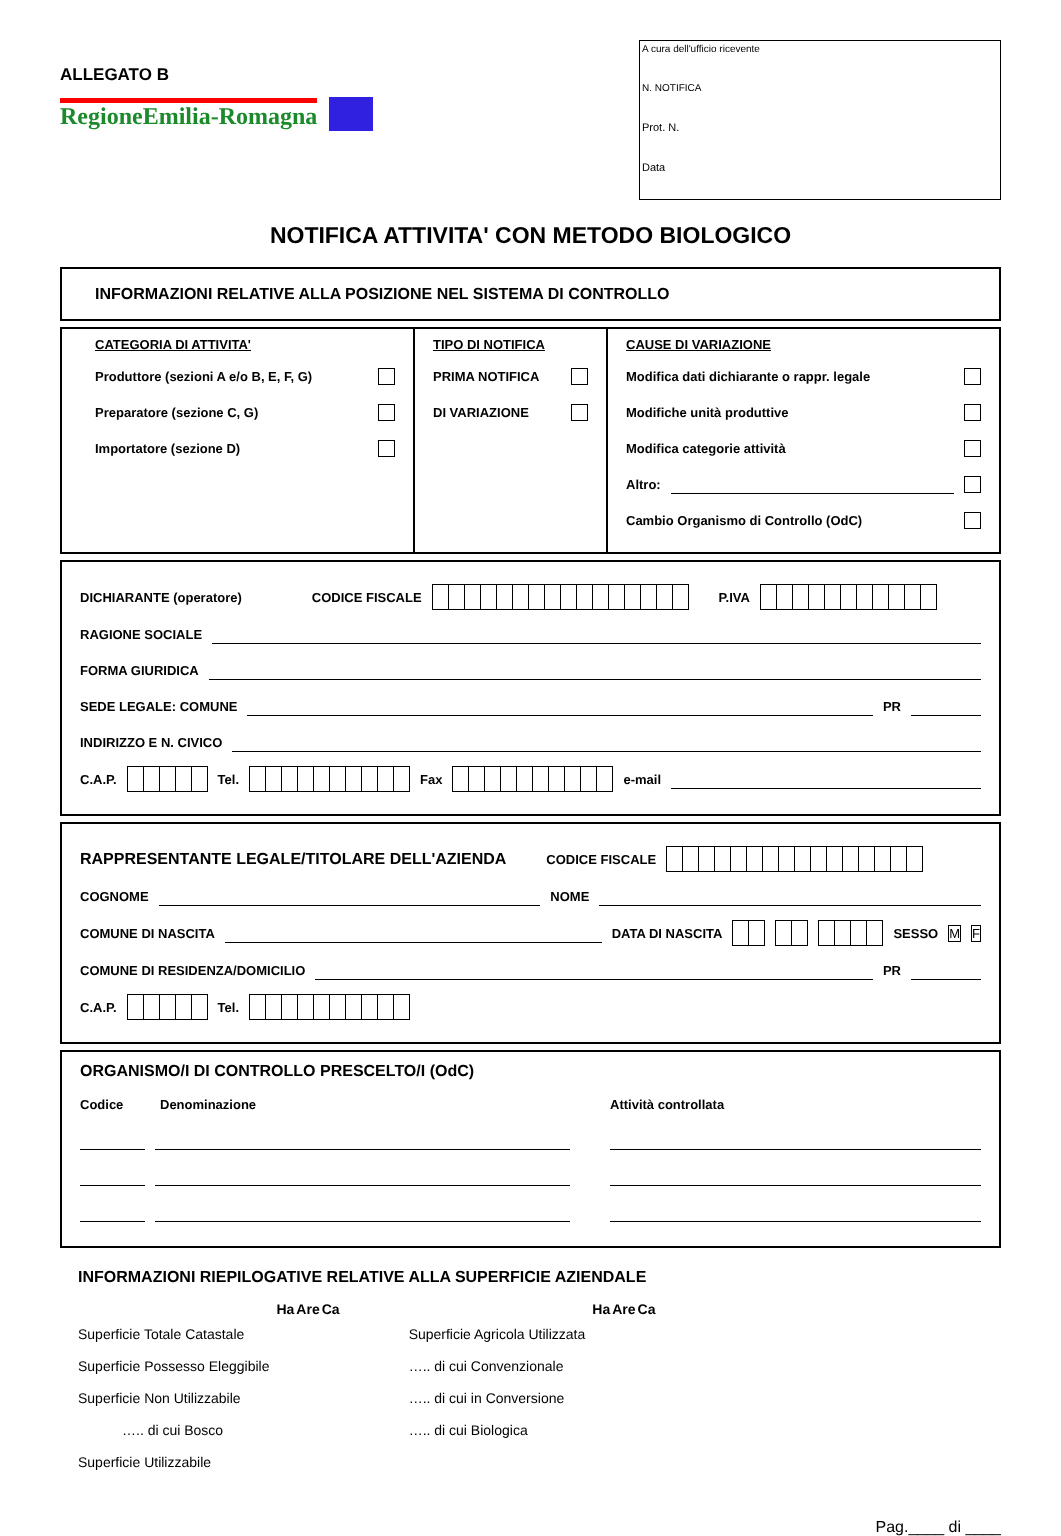ALLEGATO B
RegioneEmilia-Romagna
A cura dell'ufficio ricevente
N. NOTIFICA
Prot. N.
Data
NOTIFICA ATTIVITA' CON METODO BIOLOGICO
INFORMAZIONI RELATIVE ALLA POSIZIONE NEL SISTEMA DI CONTROLLO
CATEGORIA DI ATTIVITA'
Produttore (sezioni A e/o B, E, F, G)
Preparatore (sezione C, G)
Importatore (sezione D)
TIPO DI NOTIFICA
PRIMA NOTIFICA
DI VARIAZIONE
CAUSE DI VARIAZIONE
Modifica dati dichiarante o rappr. legale
Modifiche unità produttive
Modifica categorie attività
Altro:
Cambio Organismo di Controllo (OdC)
DICHIARANTE (operatore) CODICE FISCALE P.IVA
RAGIONE SOCIALE
FORMA GIURIDICA
SEDE LEGALE: COMUNE PR
INDIRIZZO E N. CIVICO
C.A.P. Tel. Fax e-mail
RAPPRESENTANTE LEGALE/TITOLARE DELL'AZIENDA CODICE FISCALE
COGNOME NOME
COMUNE DI NASCITA DATA DI NASCITA SESSO M F
COMUNE DI RESIDENZA/DOMICILIO PR
C.A.P. Tel.
ORGANISMO/I DI CONTROLLO PRESCELTO/I (OdC)
Codice Denominazione Attività controllata
INFORMAZIONI RIEPILOGATIVE RELATIVE ALLA SUPERFICIE AZIENDALE
| | Ha | Are | Ca | | | Ha | Are | Ca |
| --- | --- | --- | --- | --- | --- | --- | --- | --- |
| Superficie Totale Catastale | | | | | Superficie Agricola Utilizzata | | | |
| Superficie Possesso Eleggibile | | | | | ….. di cui Convenzionale | | | |
| Superficie Non Utilizzabile | | | | | ….. di cui in Conversione | | | |
| ….. di cui Bosco | | | | | ….. di cui Biologica | | | |
| Superficie Utilizzabile | | | | | | | | |
Pag.____ di ____